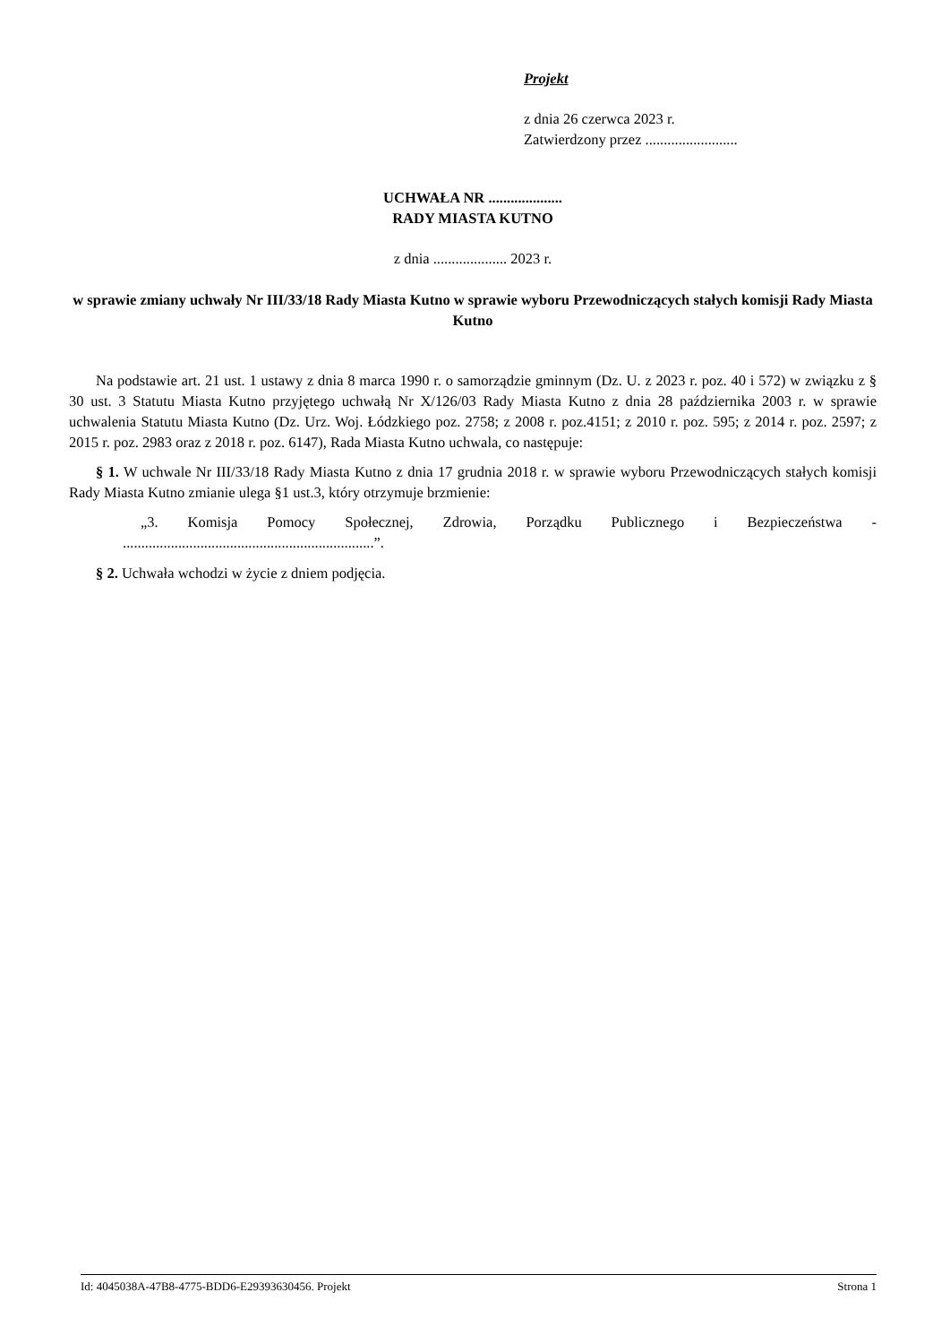Projekt
z dnia 26 czerwca 2023 r.
Zatwierdzony przez .........................
UCHWAŁA NR ....................
RADY MIASTA KUTNO
z dnia .................... 2023 r.
w sprawie zmiany uchwały Nr III/33/18 Rady Miasta Kutno w sprawie wyboru Przewodniczących stałych komisji Rady Miasta Kutno
Na podstawie art. 21 ust. 1 ustawy z dnia 8 marca 1990 r. o samorządzie gminnym (Dz. U. z 2023 r. poz. 40 i 572) w związku z § 30 ust. 3 Statutu Miasta Kutno przyjętego uchwałą Nr X/126/03 Rady Miasta Kutno z dnia 28 października 2003 r. w sprawie uchwalenia Statutu Miasta Kutno (Dz. Urz. Woj. Łódzkiego poz. 2758; z 2008 r. poz.4151; z 2010 r. poz. 595; z 2014 r. poz. 2597; z 2015 r. poz. 2983 oraz z 2018 r. poz. 6147), Rada Miasta Kutno uchwala, co następuje:
§ 1. W uchwale Nr III/33/18 Rady Miasta Kutno z dnia 17 grudnia 2018 r. w sprawie wyboru Przewodniczących stałych komisji Rady Miasta Kutno zmianie ulega §1 ust.3, który otrzymuje brzmienie:
„3. Komisja Pomocy Społecznej, Zdrowia, Porządku Publicznego i Bezpieczeństwa - ....................................................................”.
§ 2. Uchwała wchodzi w życie z dniem podjęcia.
Id: 4045038A-47B8-4775-BDD6-E29393630456. Projekt Strona 1